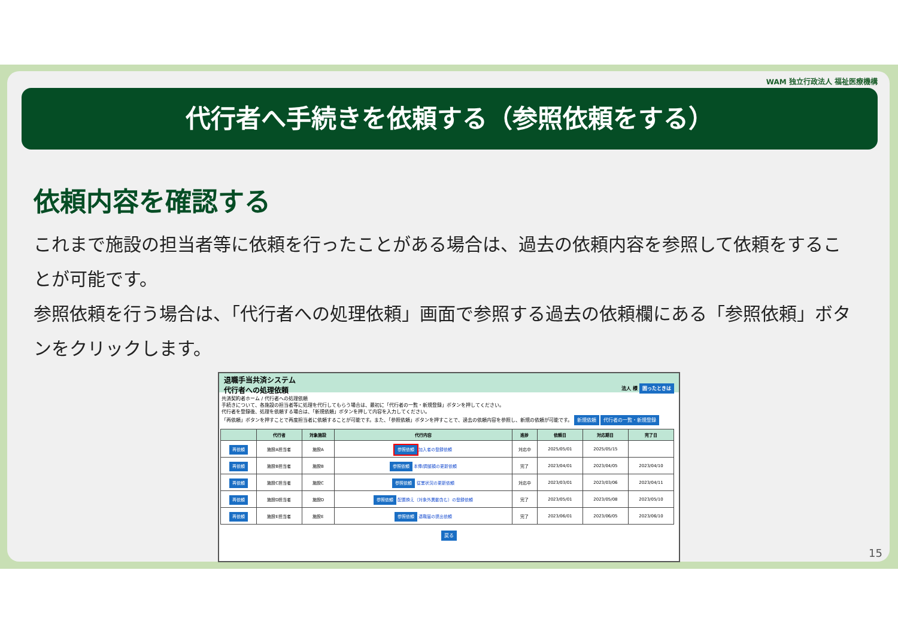WAM 独立行政法人 福祉医療機構
代行者へ手続きを依頼する（参照依頼をする）
依頼内容を確認する
これまで施設の担当者等に依頼を行ったことがある場合は、過去の依頼内容を参照して依頼をすることが可能です。
参照依頼を行う場合は、「代行者への処理依頼」画面で参照する過去の依頼欄にある「参照依頼」ボタンをクリックします。
退職手当共済システム
代行者への処理依頼 法人 様 困ったときは
共済契約者ホーム / 代行者への処理依頼
手続きについて、各施設の担当者等に処理を代行してもらう場合は、最初に「代行者の一覧・新規登録」ボタンを押してください。
代行者を登録後、処理を依頼する場合は、「新規依頼」ボタンを押して内容を入力してください。
「再依頼」ボタンを押すことで再度担当者に依頼することが可能です。また、「参照依頼」ボタンを押すことで、過去の依頼内容を参照し、新規の依頼が可能です。 新規依頼 代行者の一覧・新規登録
| | 代行者 | 対象施設 | 代行内容 | 進捗 | 依頼日 | 対応期日 | 完了日 |
| --- | --- | --- | --- | --- | --- | --- | --- |
| 再依頼 | 施設A担当者 | 施設A | 参照依頼 加入者の登録依頼 | 対応中 | 2025/05/01 | 2025/05/15 | |
| 再依頼 | 施設B担当者 | 施設B | 参照依頼 本俸/調整額の更新依頼 | 完了 | 2023/04/01 | 2023/04/05 | 2023/04/10 |
| 再依頼 | 施設C担当者 | 施設C | 参照依頼 従業状況の更新依頼 | 対応中 | 2023/03/01 | 2023/03/06 | 2023/04/11 |
| 再依頼 | 施設D担当者 | 施設D | 参照依頼 配置換え（対象外異動含む）の登録依頼 | 完了 | 2023/05/01 | 2023/05/08 | 2023/05/10 |
| 再依頼 | 施設E担当者 | 施設E | 参照依頼 退職届の提出依頼 | 完了 | 2023/06/01 | 2023/06/05 | 2023/06/10 |
戻る
15